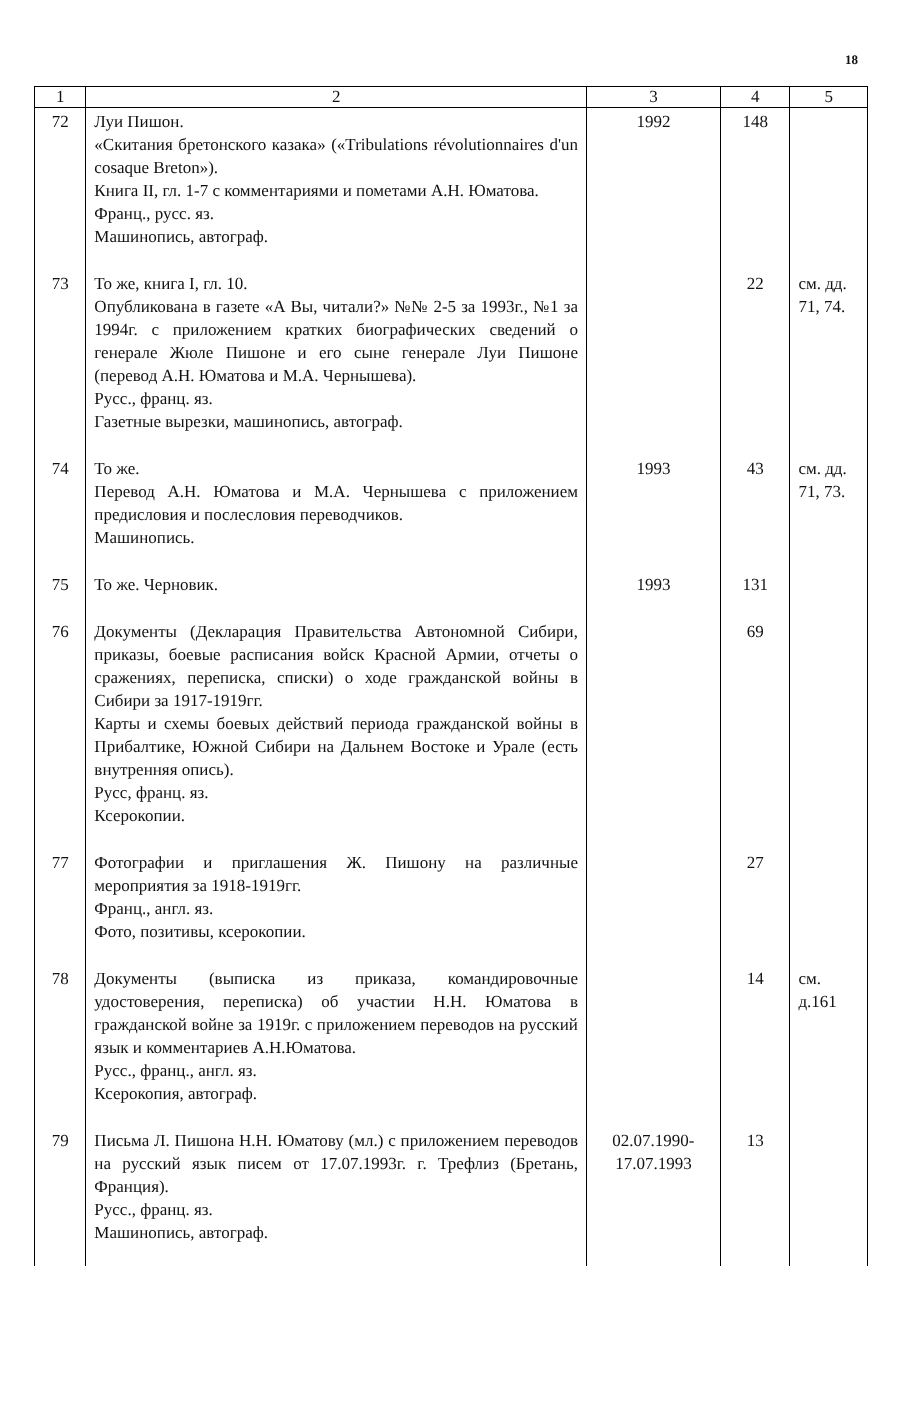18
| 1 | 2 | 3 | 4 | 5 |
| --- | --- | --- | --- | --- |
| 72 | Луи Пишон. «Скитания бретонского казака» («Tribulations révolutionnaires d'un cosaque Breton»). Книга II, гл. 1-7 с комментариями и пометами А.Н. Юматова. Франц., русс. яз. Машинопись, автограф. | 1992 | 148 | |
| 73 | То же, книга I, гл. 10. Опубликована в газете «А Вы, читали?» №№ 2-5 за 1993г., №1 за 1994г. с приложением кратких биографических сведений о генерале Жюле Пишоне и его сыне генерале Луи Пишоне (перевод А.Н. Юматова и М.А. Чернышева). Русс., франц. яз. Газетные вырезки, машинопись, автограф. | | 22 | см. дд. 71, 74. |
| 74 | То же. Перевод А.Н. Юматова и М.А. Чернышева с приложением предисловия и послесловия переводчиков. Машинопись. | 1993 | 43 | см. дд. 71, 73. |
| 75 | То же. Черновик. | 1993 | 131 | |
| 76 | Документы (Декларация Правительства Автономной Сибири, приказы, боевые расписания войск Красной Армии, отчеты о сражениях, переписка, списки) о ходе гражданской войны в Сибири за 1917-1919гг. Карты и схемы боевых действий периода гражданской войны в Прибалтике, Южной Сибири на Дальнем Востоке и Урале (есть внутренняя опись). Русс, франц. яз. Ксерокопии. | | 69 | |
| 77 | Фотографии и приглашения Ж. Пишону на различные мероприятия за 1918-1919гг. Франц., англ. яз. Фото, позитивы, ксерокопии. | | 27 | |
| 78 | Документы (выписка из приказа, командировочные удостоверения, переписка) об участии Н.Н. Юматова в гражданской войне за 1919г. с приложением переводов на русский язык и комментариев А.Н.Юматова. Русс., франц., англ. яз. Ксерокопия, автограф. | | 14 | см. д.161 |
| 79 | Письма Л. Пишона Н.Н. Юматову (мл.) с приложением переводов на русский язык писем от 17.07.1993г. г. Трефлиз (Бретань, Франция). Русс., франц. яз. Машинопись, автограф. | 02.07.1990- 17.07.1993 | 13 | |